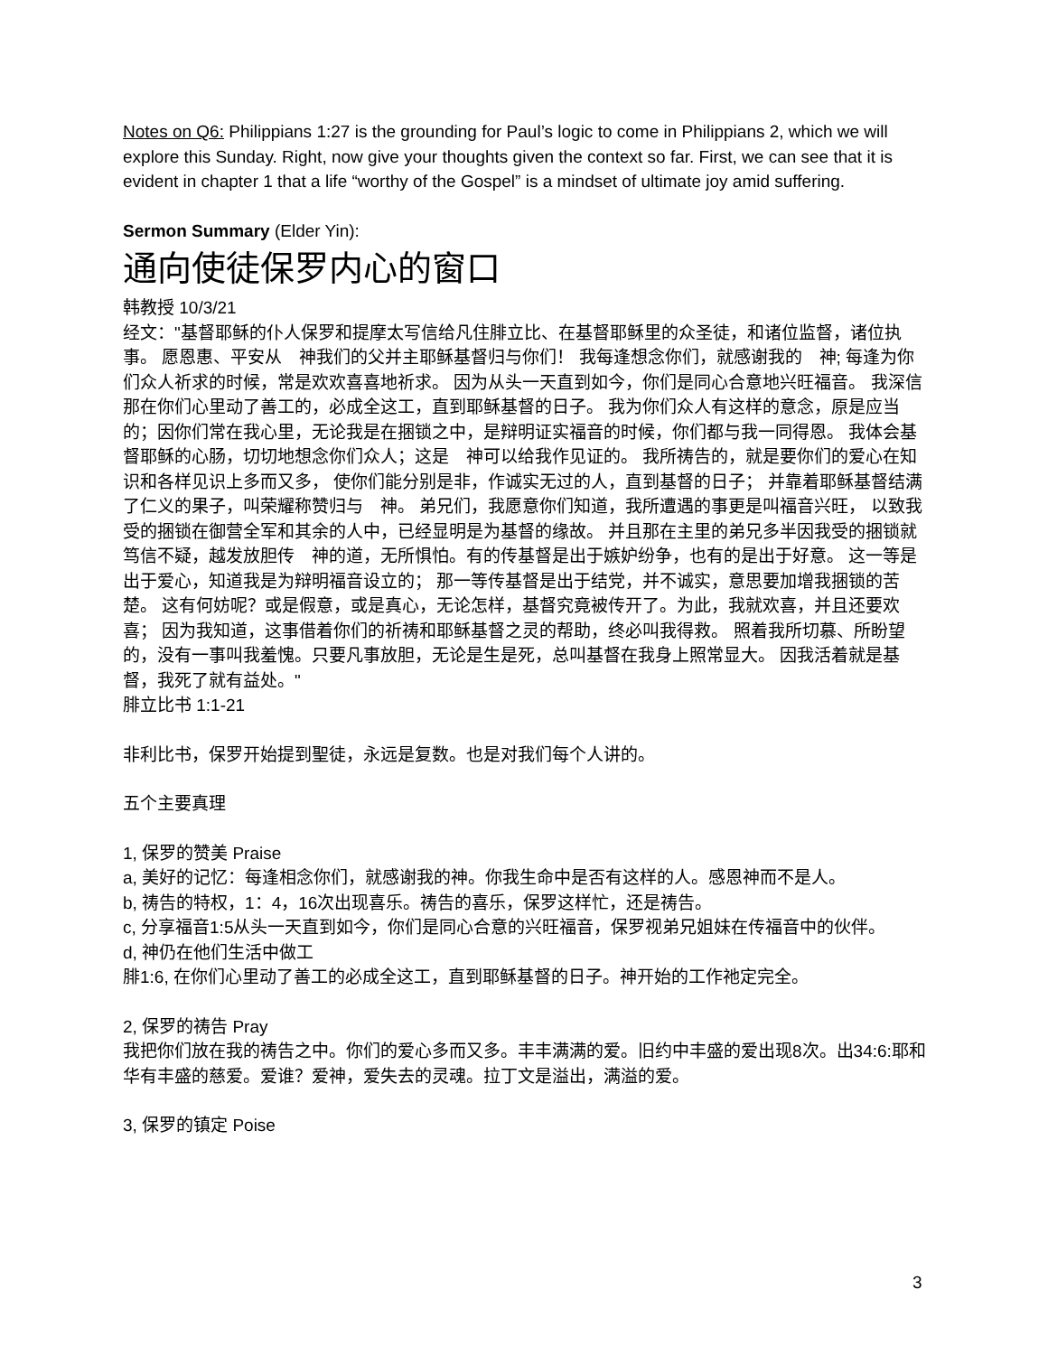Notes on Q6: Philippians 1:27 is the grounding for Paul’s logic to come in Philippians 2, which we will explore this Sunday. Right, now give your thoughts given the context so far. First, we can see that it is evident in chapter 1 that a life “worthy of the Gospel” is a mindset of ultimate joy amid suffering.
Sermon Summary (Elder Yin):
通向使徒保罗内心的窗口
韩教授 10/3/21
经文："基督耶稣的仆人保罗和提摩太写信给凡住腓立比、在基督耶稣里的众圣徒，和诸位监督，诸位执事。 愿恩惠、平安从　神我们的父并主耶稣基督归与你们！ 我每逢想念你们，就感谢我的　神; 每逢为你们众人祈求的时候，常是欢欢喜喜地祈求。 因为从头一天直到如今，你们是同心合意地兴旺福音。 我深信那在你们心里动了善工的，必成全这工，直到耶稣基督的日子。 我为你们众人有这样的意念，原是应当的；因你们常在我心里，无论我是在捆锁之中，是辩明证实福音的时候，你们都与我一同得恩。 我体会基督耶稣的心肠，切切地想念你们众人；这是　神可以给我作见证的。 我所祷告的，就是要你们的爱心在知识和各样见识上多而又多， 使你们能分别是非，作诚实无过的人，直到基督的日子； 并靠着耶稣基督结满了仁义的果子，叫荣耀称赞归与　神。 弟兄们，我愿意你们知道，我所遭遇的事更是叫福音兴旺， 以致我受的捆锁在御营全军和其余的人中，已经显明是为基督的缘故。 并且那在主里的弟兄多半因我受的捆锁就笃信不疑，越发放胆传　神的道，无所惧怕。有的传基督是出于嫉妒纷争，也有的是出于好意。 这一等是出于爱心，知道我是为辩明福音设立的； 那一等传基督是出于结党，并不诚实，意思要加增我捆锁的苦楚。 这有何妨呢？或是假意，或是真心，无论怎样，基督究竟被传开了。为此，我就欢喜，并且还要欢喜； 因为我知道，这事借着你们的祈祷和耶稣基督之灵的帮助，终必叫我得救。 照着我所切慕、所盼望的，没有一事叫我羞愧。只要凡事放胆，无论是生是死，总叫基督在我身上照常显大。 因我活着就是基督，我死了就有益处。"
腓立比书 1:1-21
非利比书，保罗开始提到聖徒，永远是复数。也是对我们每个人讲的。
五个主要真理
1, 保罗的赞美 Praise
a, 美好的记忆：每逢相念你们，就感谢我的神。你我生命中是否有这样的人。感恩神而不是人。
b, 祷告的特权，1：4，16次出现喜乐。祷告的喜乐，保罗这样忙，还是祷告。
c, 分享福音1:5从头一天直到如今，你们是同心合意的兴旺福音，保罗视弟兄姐妹在传福音中的伙伴。
d, 神仍在他们生活中做工
腓1:6, 在你们心里动了善工的必成全这工，直到耶稣基督的日子。神开始的工作祂定完全。
2, 保罗的祷告 Pray
我把你们放在我的祷告之中。你们的爱心多而又多。丰丰满满的爱。旧约中丰盛的爱出现8次。出34:6:耶和华有丰盛的慈爱。爱谁？爱神，爱失去的灵魂。拉丁文是溢出，满溢的爱。
3, 保罗的镇定 Poise
3